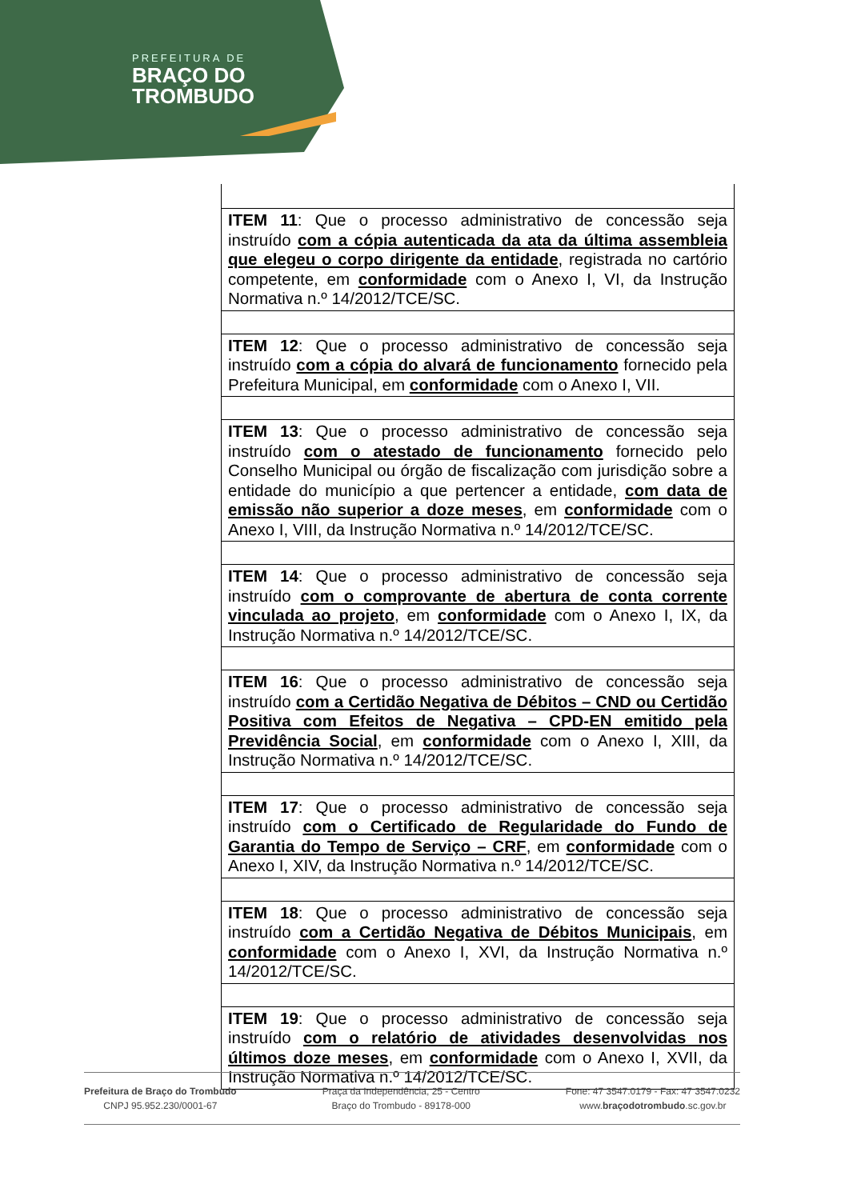PREFEITURA DE
BRAÇO DO
TROMBUDO
| ITEM 11 : Que o processo administrativo de concessão seja instruído com a cópia autenticada da ata da última assembleia que elegeu o corpo dirigente da entidade , registrada no cartório competente, em conformidade com o Anexo I, VI, da Instrução Normativa n.º 14/2012/TCE/SC. |
| ITEM 12 : Que o processo administrativo de concessão seja instruído com a cópia do alvará de funcionamento fornecido pela Prefeitura Municipal, em conformidade com o Anexo I, VII. |
| ITEM 13 : Que o processo administrativo de concessão seja instruído com o atestado de funcionamento fornecido pelo Conselho Municipal ou órgão de fiscalização com jurisdição sobre a entidade do município a que pertencer a entidade, com data de emissão não superior a doze meses , em conformidade com o Anexo I, VIII, da Instrução Normativa n.º 14/2012/TCE/SC. |
| ITEM 14 : Que o processo administrativo de concessão seja instruído com o comprovante de abertura de conta corrente vinculada ao projeto , em conformidade com o Anexo I, IX, da Instrução Normativa n.º 14/2012/TCE/SC. |
| ITEM 16 : Que o processo administrativo de concessão seja instruído com a Certidão Negativa de Débitos – CND ou Certidão Positiva com Efeitos de Negativa – CPD-EN emitido pela Previdência Social , em conformidade com o Anexo I, XIII, da Instrução Normativa n.º 14/2012/TCE/SC. |
| ITEM 17 : Que o processo administrativo de concessão seja instruído com o Certificado de Regularidade do Fundo de Garantia do Tempo de Serviço – CRF , em conformidade com o Anexo I, XIV, da Instrução Normativa n.º 14/2012/TCE/SC. |
| ITEM 18 : Que o processo administrativo de concessão seja instruído com a Certidão Negativa de Débitos Municipais , em conformidade com o Anexo I, XVI, da Instrução Normativa n.º 14/2012/TCE/SC. |
| ITEM 19 : Que o processo administrativo de concessão seja instruído com o relatório de atividades desenvolvidas nos últimos doze meses , em conformidade com o Anexo I, XVII, da Instrução Normativa n.º 14/2012/TCE/SC. |
Prefeitura de Braço do Trombudo
CNPJ 95.952.230/0001-67
Praça da Independência, 25 - Centro
Braço do Trombudo - 89178-000
Fone: 47 3547.0179 - Fax: 47 3547.0232
www.braçodotrombudo.sc.gov.br